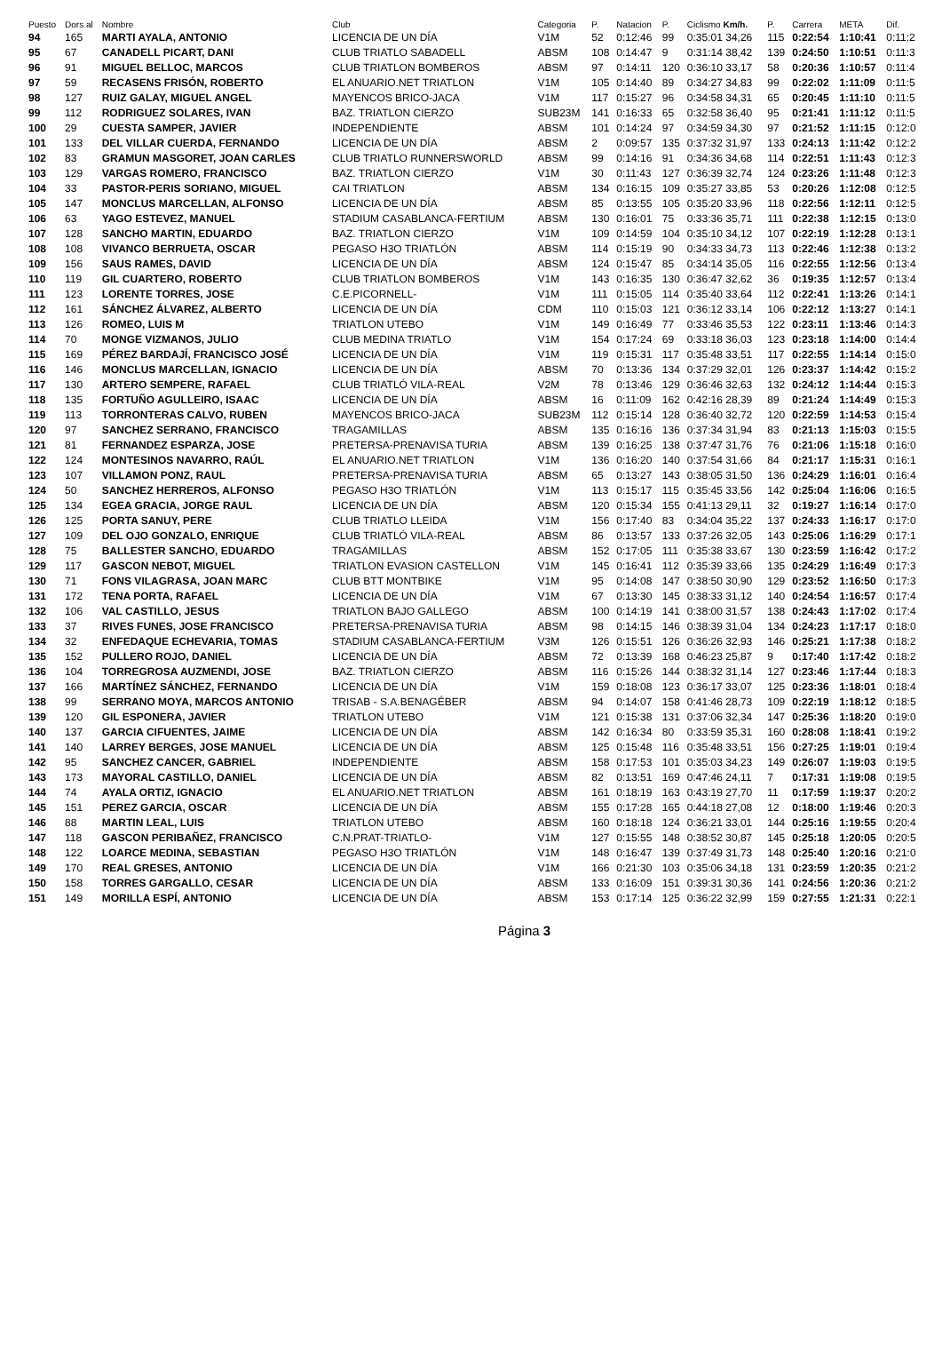| Puesto | Dors al | Nombre | Club | Categoria | P. | Natacion | P. | Ciclismo Km/h. | P. | Carrera | META | Dif. |
| --- | --- | --- | --- | --- | --- | --- | --- | --- | --- | --- | --- | --- |
| 94 | 165 | MARTI AYALA, ANTONIO | LICENCIA DE UN DÍA | V1M | 52 | 0:12:46 | 99 | 0:35:01 34,26 | 115 | 0:22:54 | 1:10:41 | 0:11:2 |
| 95 | 67 | CANADELL PICART, DANI | CLUB TRIATLO SABADELL | ABSM | 108 | 0:14:47 | 9 | 0:31:14 38,42 | 139 | 0:24:50 | 1:10:51 | 0:11:3 |
| 96 | 91 | MIGUEL BELLOC, MARCOS | CLUB TRIATLON BOMBEROS | ABSM | 97 | 0:14:11 | 120 | 0:36:10 33,17 | 58 | 0:20:36 | 1:10:57 | 0:11:4 |
| 97 | 59 | RECASENS FRISÓN, ROBERTO | EL ANUARIO.NET TRIATLON | V1M | 105 | 0:14:40 | 89 | 0:34:27 34,83 | 99 | 0:22:02 | 1:11:09 | 0:11:5 |
| 98 | 127 | RUIZ GALAY, MIGUEL ANGEL | MAYENCOS BRICO-JACA | V1M | 117 | 0:15:27 | 96 | 0:34:58 34,31 | 65 | 0:20:45 | 1:11:10 | 0:11:5 |
| 99 | 112 | RODRIGUEZ SOLARES, IVAN | BAZ. TRIATLON CIERZO | SUB23M | 141 | 0:16:33 | 65 | 0:32:58 36,40 | 95 | 0:21:41 | 1:11:12 | 0:11:5 |
| 100 | 29 | CUESTA SAMPER, JAVIER | INDEPENDIENTE | ABSM | 101 | 0:14:24 | 97 | 0:34:59 34,30 | 97 | 0:21:52 | 1:11:15 | 0:12:0 |
| 101 | 133 | DEL VILLAR CUERDA, FERNANDO | LICENCIA DE UN DÍA | ABSM | 2 | 0:09:57 | 135 | 0:37:32 31,97 | 133 | 0:24:13 | 1:11:42 | 0:12:2 |
| 102 | 83 | GRAMUN MASGORET, JOAN CARLES | CLUB TRIATLO RUNNERSWORLD | ABSM | 99 | 0:14:16 | 91 | 0:34:36 34,68 | 114 | 0:22:51 | 1:11:43 | 0:12:3 |
| 103 | 129 | VARGAS ROMERO, FRANCISCO | BAZ. TRIATLON CIERZO | V1M | 30 | 0:11:43 | 127 | 0:36:39 32,74 | 124 | 0:23:26 | 1:11:48 | 0:12:3 |
| 104 | 33 | PASTOR-PERIS SORIANO, MIGUEL | CAI TRIATLON | ABSM | 134 | 0:16:15 | 109 | 0:35:27 33,85 | 53 | 0:20:26 | 1:12:08 | 0:12:5 |
| 105 | 147 | MONCLUS MARCELLAN, ALFONSO | LICENCIA DE UN DÍA | ABSM | 85 | 0:13:55 | 105 | 0:35:20 33,96 | 118 | 0:22:56 | 1:12:11 | 0:12:5 |
| 106 | 63 | YAGO ESTEVEZ, MANUEL | STADIUM CASABLANCA-FERTIUM | ABSM | 130 | 0:16:01 | 75 | 0:33:36 35,71 | 111 | 0:22:38 | 1:12:15 | 0:13:0 |
| 107 | 128 | SANCHO MARTIN, EDUARDO | BAZ. TRIATLON CIERZO | V1M | 109 | 0:14:59 | 104 | 0:35:10 34,12 | 107 | 0:22:19 | 1:12:28 | 0:13:1 |
| 108 | 108 | VIVANCO BERRUETA, OSCAR | PEGASO H3O TRIATLÓN | ABSM | 114 | 0:15:19 | 90 | 0:34:33 34,73 | 113 | 0:22:46 | 1:12:38 | 0:13:2 |
| 109 | 156 | SAUS RAMES, DAVID | LICENCIA DE UN DÍA | ABSM | 124 | 0:15:47 | 85 | 0:34:14 35,05 | 116 | 0:22:55 | 1:12:56 | 0:13:4 |
| 110 | 119 | GIL CUARTERO, ROBERTO | CLUB TRIATLON BOMBEROS | V1M | 143 | 0:16:35 | 130 | 0:36:47 32,62 | 36 | 0:19:35 | 1:12:57 | 0:13:4 |
| 111 | 123 | LORENTE TORRES, JOSE | C.E.PICORNELL- | V1M | 111 | 0:15:05 | 114 | 0:35:40 33,64 | 112 | 0:22:41 | 1:13:26 | 0:14:1 |
| 112 | 161 | SÁNCHEZ ÁLVAREZ, ALBERTO | LICENCIA DE UN DÍA | CDM | 110 | 0:15:03 | 121 | 0:36:12 33,14 | 106 | 0:22:12 | 1:13:27 | 0:14:1 |
| 113 | 126 | ROMEO, LUIS M | TRIATLON UTEBO | V1M | 149 | 0:16:49 | 77 | 0:33:46 35,53 | 122 | 0:23:11 | 1:13:46 | 0:14:3 |
| 114 | 70 | MONGE VIZMANOS, JULIO | CLUB MEDINA TRIATLO | V1M | 154 | 0:17:24 | 69 | 0:33:18 36,03 | 123 | 0:23:18 | 1:14:00 | 0:14:4 |
| 115 | 169 | PÉREZ BARDAJÍ, FRANCISCO JOSÉ | LICENCIA DE UN DÍA | V1M | 119 | 0:15:31 | 117 | 0:35:48 33,51 | 117 | 0:22:55 | 1:14:14 | 0:15:0 |
| 116 | 146 | MONCLUS MARCELLAN, IGNACIO | LICENCIA DE UN DÍA | ABSM | 70 | 0:13:36 | 134 | 0:37:29 32,01 | 126 | 0:23:37 | 1:14:42 | 0:15:2 |
| 117 | 130 | ARTERO SEMPERE, RAFAEL | CLUB TRIATLÓ VILA-REAL | V2M | 78 | 0:13:46 | 129 | 0:36:46 32,63 | 132 | 0:24:12 | 1:14:44 | 0:15:3 |
| 118 | 135 | FORTUÑO AGULLEIRO, ISAAC | LICENCIA DE UN DÍA | ABSM | 16 | 0:11:09 | 162 | 0:42:16 28,39 | 89 | 0:21:24 | 1:14:49 | 0:15:3 |
| 119 | 113 | TORRONTERAS CALVO, RUBEN | MAYENCOS BRICO-JACA | SUB23M | 112 | 0:15:14 | 128 | 0:36:40 32,72 | 120 | 0:22:59 | 1:14:53 | 0:15:4 |
| 120 | 97 | SANCHEZ SERRANO, FRANCISCO | TRAGAMILLAS | ABSM | 135 | 0:16:16 | 136 | 0:37:34 31,94 | 83 | 0:21:13 | 1:15:03 | 0:15:5 |
| 121 | 81 | FERNANDEZ ESPARZA, JOSE | PRETERSA-PRENAVISA TURIA | ABSM | 139 | 0:16:25 | 138 | 0:37:47 31,76 | 76 | 0:21:06 | 1:15:18 | 0:16:0 |
| 122 | 124 | MONTESINOS NAVARRO, RAÚL | EL ANUARIO.NET TRIATLON | V1M | 136 | 0:16:20 | 140 | 0:37:54 31,66 | 84 | 0:21:17 | 1:15:31 | 0:16:1 |
| 123 | 107 | VILLAMON PONZ, RAUL | PRETERSA-PRENAVISA TURIA | ABSM | 65 | 0:13:27 | 143 | 0:38:05 31,50 | 136 | 0:24:29 | 1:16:01 | 0:16:4 |
| 124 | 50 | SANCHEZ HERREROS, ALFONSO | PEGASO H3O TRIATLÓN | V1M | 113 | 0:15:17 | 115 | 0:35:45 33,56 | 142 | 0:25:04 | 1:16:06 | 0:16:5 |
| 125 | 134 | EGEA GRACIA, JORGE RAUL | LICENCIA DE UN DÍA | ABSM | 120 | 0:15:34 | 155 | 0:41:13 29,11 | 32 | 0:19:27 | 1:16:14 | 0:17:0 |
| 126 | 125 | PORTA SANUY, PERE | CLUB TRIATLO LLEIDA | V1M | 156 | 0:17:40 | 83 | 0:34:04 35,22 | 137 | 0:24:33 | 1:16:17 | 0:17:0 |
| 127 | 109 | DEL OJO GONZALO, ENRIQUE | CLUB TRIATLÓ VILA-REAL | ABSM | 86 | 0:13:57 | 133 | 0:37:26 32,05 | 143 | 0:25:06 | 1:16:29 | 0:17:1 |
| 128 | 75 | BALLESTER SANCHO, EDUARDO | TRAGAMILLAS | ABSM | 152 | 0:17:05 | 111 | 0:35:38 33,67 | 130 | 0:23:59 | 1:16:42 | 0:17:2 |
| 129 | 117 | GASCON NEBOT, MIGUEL | TRIATLON EVASION CASTELLON | V1M | 145 | 0:16:41 | 112 | 0:35:39 33,66 | 135 | 0:24:29 | 1:16:49 | 0:17:3 |
| 130 | 71 | FONS VILAGRASA, JOAN MARC | CLUB BTT MONTBIKE | V1M | 95 | 0:14:08 | 147 | 0:38:50 30,90 | 129 | 0:23:52 | 1:16:50 | 0:17:3 |
| 131 | 172 | TENA PORTA, RAFAEL | LICENCIA DE UN DÍA | V1M | 67 | 0:13:30 | 145 | 0:38:33 31,12 | 140 | 0:24:54 | 1:16:57 | 0:17:4 |
| 132 | 106 | VAL CASTILLO, JESUS | TRIATLON BAJO GALLEGO | ABSM | 100 | 0:14:19 | 141 | 0:38:00 31,57 | 138 | 0:24:43 | 1:17:02 | 0:17:4 |
| 133 | 37 | RIVES FUNES, JOSE FRANCISCO | PRETERSA-PRENAVISA TURIA | ABSM | 98 | 0:14:15 | 146 | 0:38:39 31,04 | 134 | 0:24:23 | 1:17:17 | 0:18:0 |
| 134 | 32 | ENFEDAQUE ECHEVARIA, TOMAS | STADIUM CASABLANCA-FERTIUM | V3M | 126 | 0:15:51 | 126 | 0:36:26 32,93 | 146 | 0:25:21 | 1:17:38 | 0:18:2 |
| 135 | 152 | PULLERO ROJO, DANIEL | LICENCIA DE UN DÍA | ABSM | 72 | 0:13:39 | 168 | 0:46:23 25,87 | 9 | 0:17:40 | 1:17:42 | 0:18:2 |
| 136 | 104 | TORREGROSA AUZMENDI, JOSE | BAZ. TRIATLON CIERZO | ABSM | 116 | 0:15:26 | 144 | 0:38:32 31,14 | 127 | 0:23:46 | 1:17:44 | 0:18:3 |
| 137 | 166 | MARTÍNEZ SÁNCHEZ, FERNANDO | LICENCIA DE UN DÍA | V1M | 159 | 0:18:08 | 123 | 0:36:17 33,07 | 125 | 0:23:36 | 1:18:01 | 0:18:4 |
| 138 | 99 | SERRANO MOYA, MARCOS ANTONIO | TRISAB - S.A.BENAGÉBER | ABSM | 94 | 0:14:07 | 158 | 0:41:46 28,73 | 109 | 0:22:19 | 1:18:12 | 0:18:5 |
| 139 | 120 | GIL ESPONERA, JAVIER | TRIATLON UTEBO | V1M | 121 | 0:15:38 | 131 | 0:37:06 32,34 | 147 | 0:25:36 | 1:18:20 | 0:19:0 |
| 140 | 137 | GARCIA CIFUENTES, JAIME | LICENCIA DE UN DÍA | ABSM | 142 | 0:16:34 | 80 | 0:33:59 35,31 | 160 | 0:28:08 | 1:18:41 | 0:19:2 |
| 141 | 140 | LARREY BERGES, JOSE MANUEL | LICENCIA DE UN DÍA | ABSM | 125 | 0:15:48 | 116 | 0:35:48 33,51 | 156 | 0:27:25 | 1:19:01 | 0:19:4 |
| 142 | 95 | SANCHEZ CANCER, GABRIEL | INDEPENDIENTE | ABSM | 158 | 0:17:53 | 101 | 0:35:03 34,23 | 149 | 0:26:07 | 1:19:03 | 0:19:5 |
| 143 | 173 | MAYORAL CASTILLO, DANIEL | LICENCIA DE UN DÍA | ABSM | 82 | 0:13:51 | 169 | 0:47:46 24,11 | 7 | 0:17:31 | 1:19:08 | 0:19:5 |
| 144 | 74 | AYALA ORTIZ, IGNACIO | EL ANUARIO.NET TRIATLON | ABSM | 161 | 0:18:19 | 163 | 0:43:19 27,70 | 11 | 0:17:59 | 1:19:37 | 0:20:2 |
| 145 | 151 | PEREZ GARCIA, OSCAR | LICENCIA DE UN DÍA | ABSM | 155 | 0:17:28 | 165 | 0:44:18 27,08 | 12 | 0:18:00 | 1:19:46 | 0:20:3 |
| 146 | 88 | MARTIN LEAL, LUIS | TRIATLON UTEBO | ABSM | 160 | 0:18:18 | 124 | 0:36:21 33,01 | 144 | 0:25:16 | 1:19:55 | 0:20:4 |
| 147 | 118 | GASCON PERIBAÑEZ, FRANCISCO | C.N.PRAT-TRIATLO- | V1M | 127 | 0:15:55 | 148 | 0:38:52 30,87 | 145 | 0:25:18 | 1:20:05 | 0:20:5 |
| 148 | 122 | LOARCE MEDINA, SEBASTIAN | PEGASO H3O TRIATLÓN | V1M | 148 | 0:16:47 | 139 | 0:37:49 31,73 | 148 | 0:25:40 | 1:20:16 | 0:21:0 |
| 149 | 170 | REAL GRESES, ANTONIO | LICENCIA DE UN DÍA | V1M | 166 | 0:21:30 | 103 | 0:35:06 34,18 | 131 | 0:23:59 | 1:20:35 | 0:21:2 |
| 150 | 158 | TORRES GARGALLO, CESAR | LICENCIA DE UN DÍA | ABSM | 133 | 0:16:09 | 151 | 0:39:31 30,36 | 141 | 0:24:56 | 1:20:36 | 0:21:2 |
| 151 | 149 | MORILLA ESPÍ, ANTONIO | LICENCIA DE UN DÍA | ABSM | 153 | 0:17:14 | 125 | 0:36:22 32,99 | 159 | 0:27:55 | 1:21:31 | 0:22:1 |
Página 3